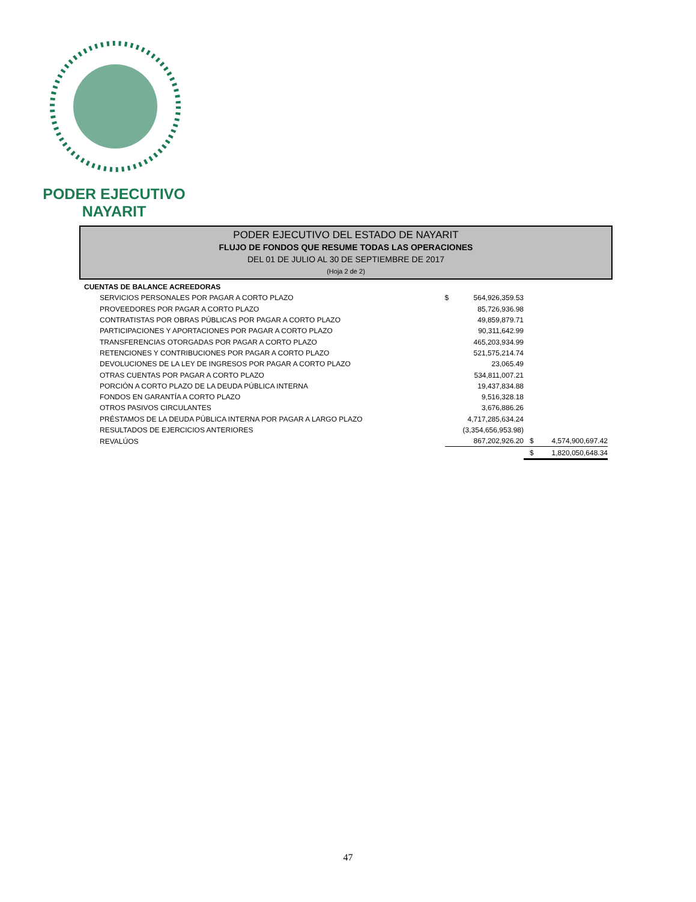PODER EJECUTIVO
NAYARIT
PODER EJECUTIVO DEL ESTADO DE NAYARIT
FLUJO DE FONDOS QUE RESUME TODAS LAS OPERACIONES
DEL 01 DE JULIO AL 30 DE SEPTIEMBRE DE 2017
(Hoja 2 de 2)
| CUENTAS DE BALANCE ACREEDORAS | | | | |
| SERVICIOS PERSONALES POR PAGAR A CORTO PLAZO | $ | 564,926,359.53 | | |
| PROVEEDORES POR PAGAR A CORTO PLAZO | | 85,726,936.98 | | |
| CONTRATISTAS POR OBRAS PÚBLICAS POR PAGAR A CORTO PLAZO | | 49,859,879.71 | | |
| PARTICIPACIONES Y APORTACIONES POR PAGAR A CORTO PLAZO | | 90,311,642.99 | | |
| TRANSFERENCIAS OTORGADAS POR PAGAR A CORTO PLAZO | | 465,203,934.99 | | |
| RETENCIONES Y CONTRIBUCIONES POR PAGAR A CORTO PLAZO | | 521,575,214.74 | | |
| DEVOLUCIONES DE LA LEY DE INGRESOS POR PAGAR A CORTO PLAZO | | 23,065.49 | | |
| OTRAS CUENTAS POR PAGAR A CORTO PLAZO | | 534,811,007.21 | | |
| PORCIÓN A CORTO PLAZO DE LA DEUDA PÚBLICA INTERNA | | 19,437,834.88 | | |
| FONDOS EN GARANTÍA A CORTO PLAZO | | 9,516,328.18 | | |
| OTROS PASIVOS CIRCULANTES | | 3,676,886.26 | | |
| PRÉSTAMOS DE LA DEUDA PÚBLICA INTERNA POR PAGAR A LARGO PLAZO | | 4,717,285,634.24 | | |
| RESULTADOS DE EJERCICIOS ANTERIORES | | (3,354,656,953.98) | | |
| REVALÚOS | | 867,202,926.20 | $ | 4,574,900,697.42 |
| | | | $ | 1,820,050,648.34 |
47